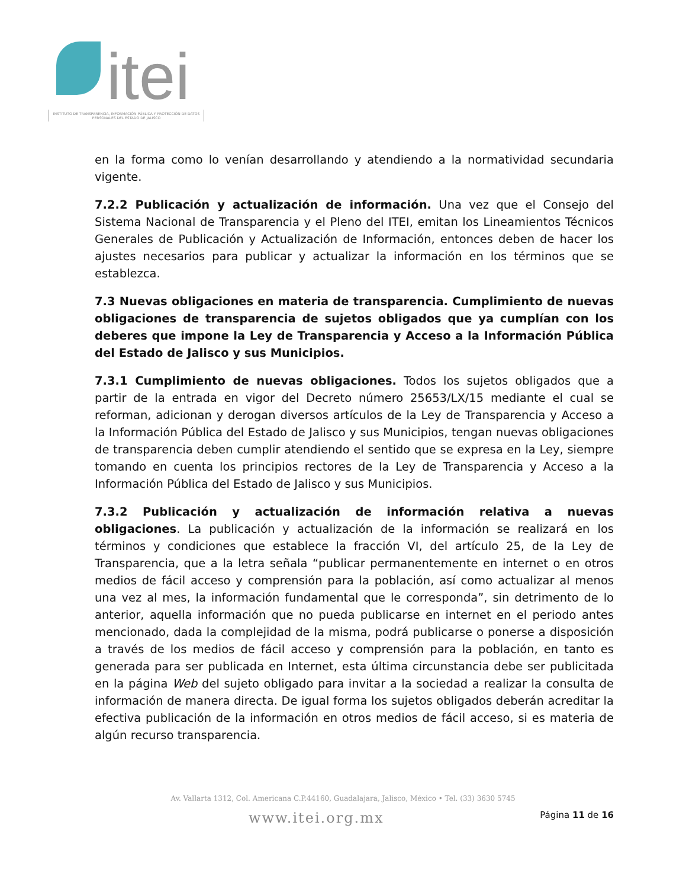itei
INSTITUTO DE TRANSPARENCIA, INFORMACIÓN PÚBLICA Y PROTECCIÓN DE DATOS PERSONALES DEL ESTADO DE JALISCO
en la forma como lo venían desarrollando y atendiendo a la normatividad secundaria vigente.
7.2.2 Publicación y actualización de información. Una vez que el Consejo del Sistema Nacional de Transparencia y el Pleno del ITEI, emitan los Lineamientos Técnicos Generales de Publicación y Actualización de Información, entonces deben de hacer los ajustes necesarios para publicar y actualizar la información en los términos que se establezca.
7.3 Nuevas obligaciones en materia de transparencia. Cumplimiento de nuevas obligaciones de transparencia de sujetos obligados que ya cumplían con los deberes que impone la Ley de Transparencia y Acceso a la Información Pública del Estado de Jalisco y sus Municipios.
7.3.1 Cumplimiento de nuevas obligaciones. Todos los sujetos obligados que a partir de la entrada en vigor del Decreto número 25653/LX/15 mediante el cual se reforman, adicionan y derogan diversos artículos de la Ley de Transparencia y Acceso a la Información Pública del Estado de Jalisco y sus Municipios, tengan nuevas obligaciones de transparencia deben cumplir atendiendo el sentido que se expresa en la Ley, siempre tomando en cuenta los principios rectores de la Ley de Transparencia y Acceso a la Información Pública del Estado de Jalisco y sus Municipios.
7.3.2 Publicación y actualización de información relativa a nuevas obligaciones. La publicación y actualización de la información se realizará en los términos y condiciones que establece la fracción VI, del artículo 25, de la Ley de Transparencia, que a la letra señala “publicar permanentemente en internet o en otros medios de fácil acceso y comprensión para la población, así como actualizar al menos una vez al mes, la información fundamental que le corresponda”, sin detrimento de lo anterior, aquella información que no pueda publicarse en internet en el periodo antes mencionado, dada la complejidad de la misma, podrá publicarse o ponerse a disposición a través de los medios de fácil acceso y comprensión para la población, en tanto es generada para ser publicada en Internet, esta última circunstancia debe ser publicitada en la página Web del sujeto obligado para invitar a la sociedad a realizar la consulta de información de manera directa. De igual forma los sujetos obligados deberán acreditar la efectiva publicación de la información en otros medios de fácil acceso, si es materia de algún recurso transparencia.
Av. Vallarta 1312, Col. Americana C.P.44160, Guadalajara, Jalisco, México • Tel. (33) 3630 5745
www.itei.org.mx Página 11 de 16